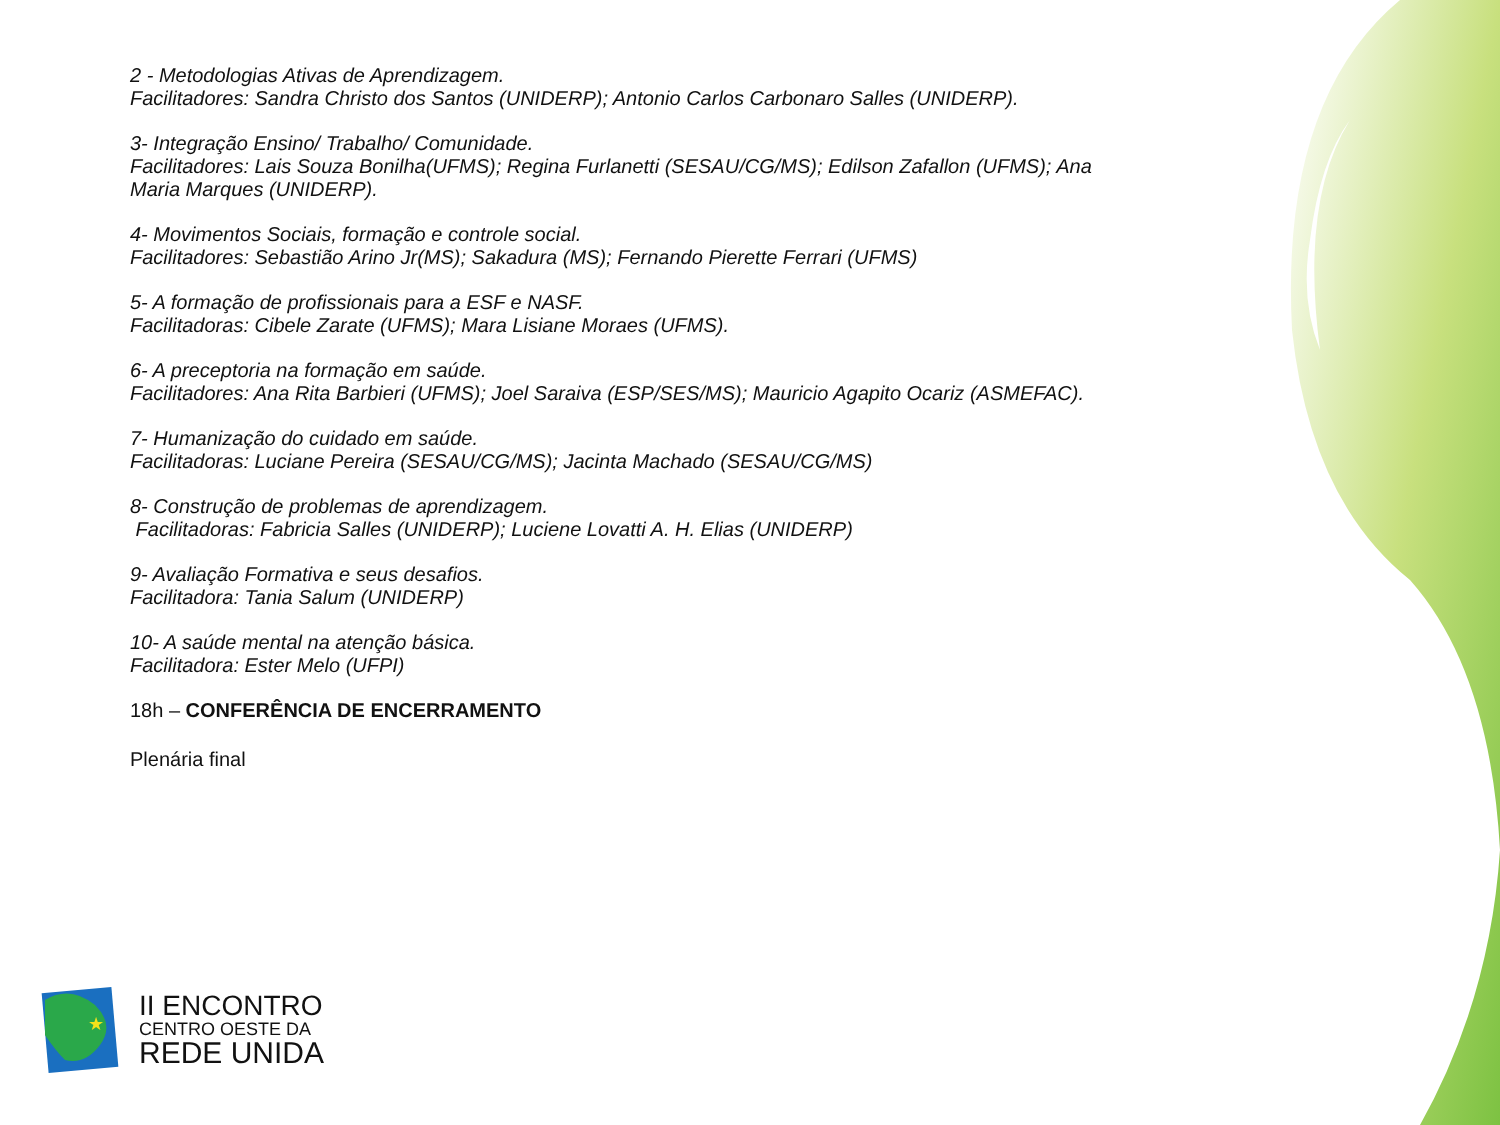2 - Metodologias Ativas de Aprendizagem.
Facilitadores: Sandra Christo dos Santos (UNIDERP); Antonio Carlos Carbonaro Salles (UNIDERP).
3- Integração Ensino/ Trabalho/ Comunidade.
Facilitadores: Lais Souza Bonilha(UFMS); Regina Furlanetti (SESAU/CG/MS); Edilson Zafallon (UFMS); Ana Maria Marques (UNIDERP).
4- Movimentos Sociais, formação e controle social.
Facilitadores: Sebastião Arino Jr(MS); Sakadura (MS); Fernando Pierette Ferrari (UFMS)
5- A formação de profissionais para a ESF e NASF.
Facilitadoras: Cibele Zarate (UFMS); Mara Lisiane Moraes (UFMS).
6- A preceptoria na formação em saúde.
Facilitadores: Ana Rita Barbieri (UFMS); Joel Saraiva (ESP/SES/MS); Mauricio Agapito Ocariz (ASMEFAC).
7- Humanização do cuidado em saúde.
Facilitadoras: Luciane Pereira (SESAU/CG/MS); Jacinta Machado (SESAU/CG/MS)
8- Construção de problemas de aprendizagem.
Facilitadoras: Fabricia Salles (UNIDERP); Luciene Lovatti A. H. Elias (UNIDERP)
9- Avaliação Formativa e seus desafios.
Facilitadora: Tania Salum (UNIDERP)
10- A saúde mental na atenção básica.
Facilitadora: Ester Melo (UFPI)
18h – CONFERÊNCIA DE ENCERRAMENTO
Plenária final
★
II ENCONTRO
CENTRO OESTE DA
REDE UNIDA